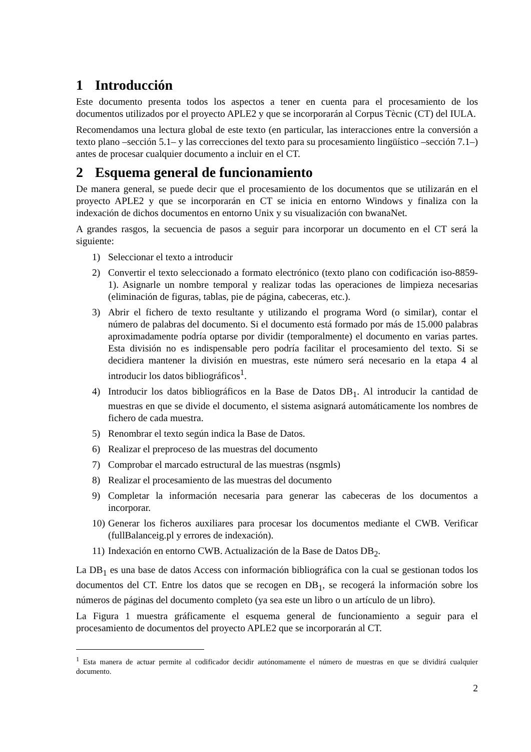1 Introducción
Este documento presenta todos los aspectos a tener en cuenta para el procesamiento de los documentos utilizados por el proyecto APLE2 y que se incorporarán al Corpus Tècnic (CT) del IULA.
Recomendamos una lectura global de este texto (en particular, las interacciones entre la conversión a texto plano –sección 5.1– y las correcciones del texto para su procesamiento lingüístico –sección 7.1–) antes de procesar cualquier documento a incluir en el CT.
2 Esquema general de funcionamiento
De manera general, se puede decir que el procesamiento de los documentos que se utilizarán en el proyecto APLE2 y que se incorporarán en CT se inicia en entorno Windows y finaliza con la indexación de dichos documentos en entorno Unix y su visualización con bwanaNet.
A grandes rasgos, la secuencia de pasos a seguir para incorporar un documento en el CT será la siguiente:
1) Seleccionar el texto a introducir
2) Convertir el texto seleccionado a formato electrónico (texto plano con codificación iso-8859-1). Asignarle un nombre temporal y realizar todas las operaciones de limpieza necesarias (eliminación de figuras, tablas, pie de página, cabeceras, etc.).
3) Abrir el fichero de texto resultante y utilizando el programa Word (o similar), contar el número de palabras del documento. Si el documento está formado por más de 15.000 palabras aproximadamente podría optarse por dividir (temporalmente) el documento en varias partes. Esta división no es indispensable pero podría facilitar el procesamiento del texto. Si se decidiera mantener la división en muestras, este número será necesario en la etapa 4 al introducir los datos bibliográficos<sup>1</sup>.
4) Introducir los datos bibliográficos en la Base de Datos DB<sub>1</sub>. Al introducir la cantidad de muestras en que se divide el documento, el sistema asignará automáticamente los nombres de fichero de cada muestra.
5) Renombrar el texto según indica la Base de Datos.
6) Realizar el preproceso de las muestras del documento
7) Comprobar el marcado estructural de las muestras (nsgmls)
8) Realizar el procesamiento de las muestras del documento
9) Completar la información necesaria para generar las cabeceras de los documentos a incorporar.
10) Generar los ficheros auxiliares para procesar los documentos mediante el CWB. Verificar (fullBalanceig.pl y errores de indexación).
11) Indexación en entorno CWB. Actualización de la Base de Datos DB<sub>2</sub>.
La DB<sub>1</sub> es una base de datos Access con información bibliográfica con la cual se gestionan todos los documentos del CT. Entre los datos que se recogen en DB<sub>1</sub>, se recogerá la información sobre los números de páginas del documento completo (ya sea este un libro o un artículo de un libro).
La Figura 1 muestra gráficamente el esquema general de funcionamiento a seguir para el procesamiento de documentos del proyecto APLE2 que se incorporarán al CT.
<sup>1</sup> Esta manera de actuar permite al codificador decidir autónomamente el número de muestras en que se dividirá cualquier documento.
2